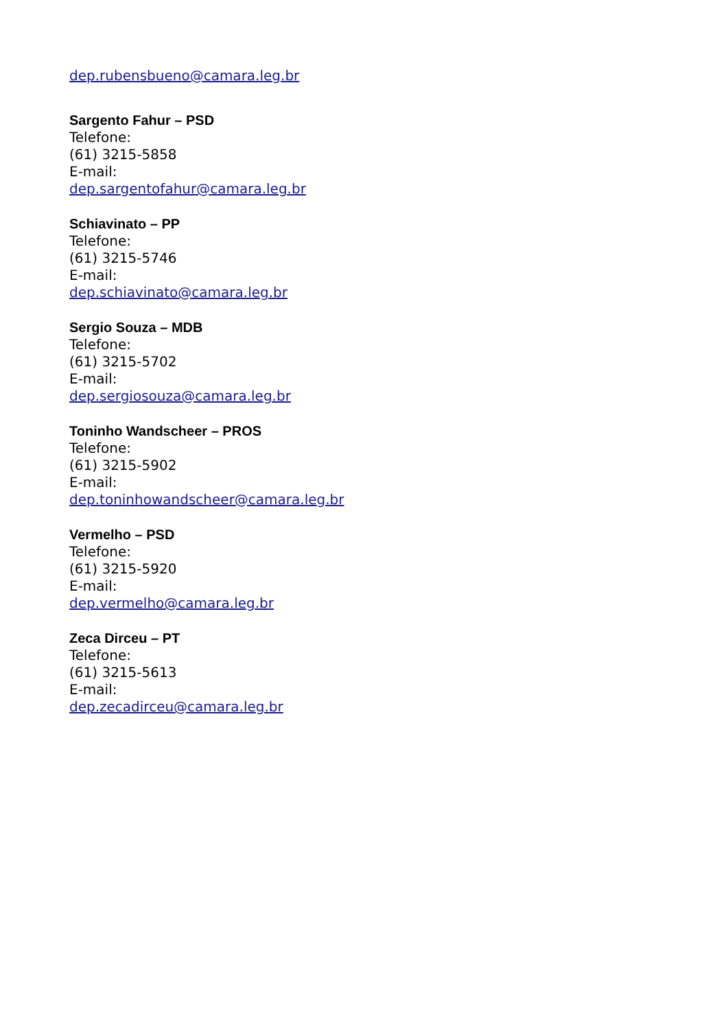dep.rubensbueno@camara.leg.br
Sargento Fahur – PSD
Telefone:
(61) 3215-5858
E-mail:
dep.sargentofahur@camara.leg.br
Schiavinato – PP
Telefone:
(61) 3215-5746
E-mail:
dep.schiavinato@camara.leg.br
Sergio Souza – MDB
Telefone:
(61) 3215-5702
E-mail:
dep.sergiosouza@camara.leg.br
Toninho Wandscheer – PROS
Telefone:
(61) 3215-5902
E-mail:
dep.toninhowandscheer@camara.leg.br
Vermelho – PSD
Telefone:
(61) 3215-5920
E-mail:
dep.vermelho@camara.leg.br
Zeca Dirceu – PT
Telefone:
(61) 3215-5613
E-mail:
dep.zecadirceu@camara.leg.br